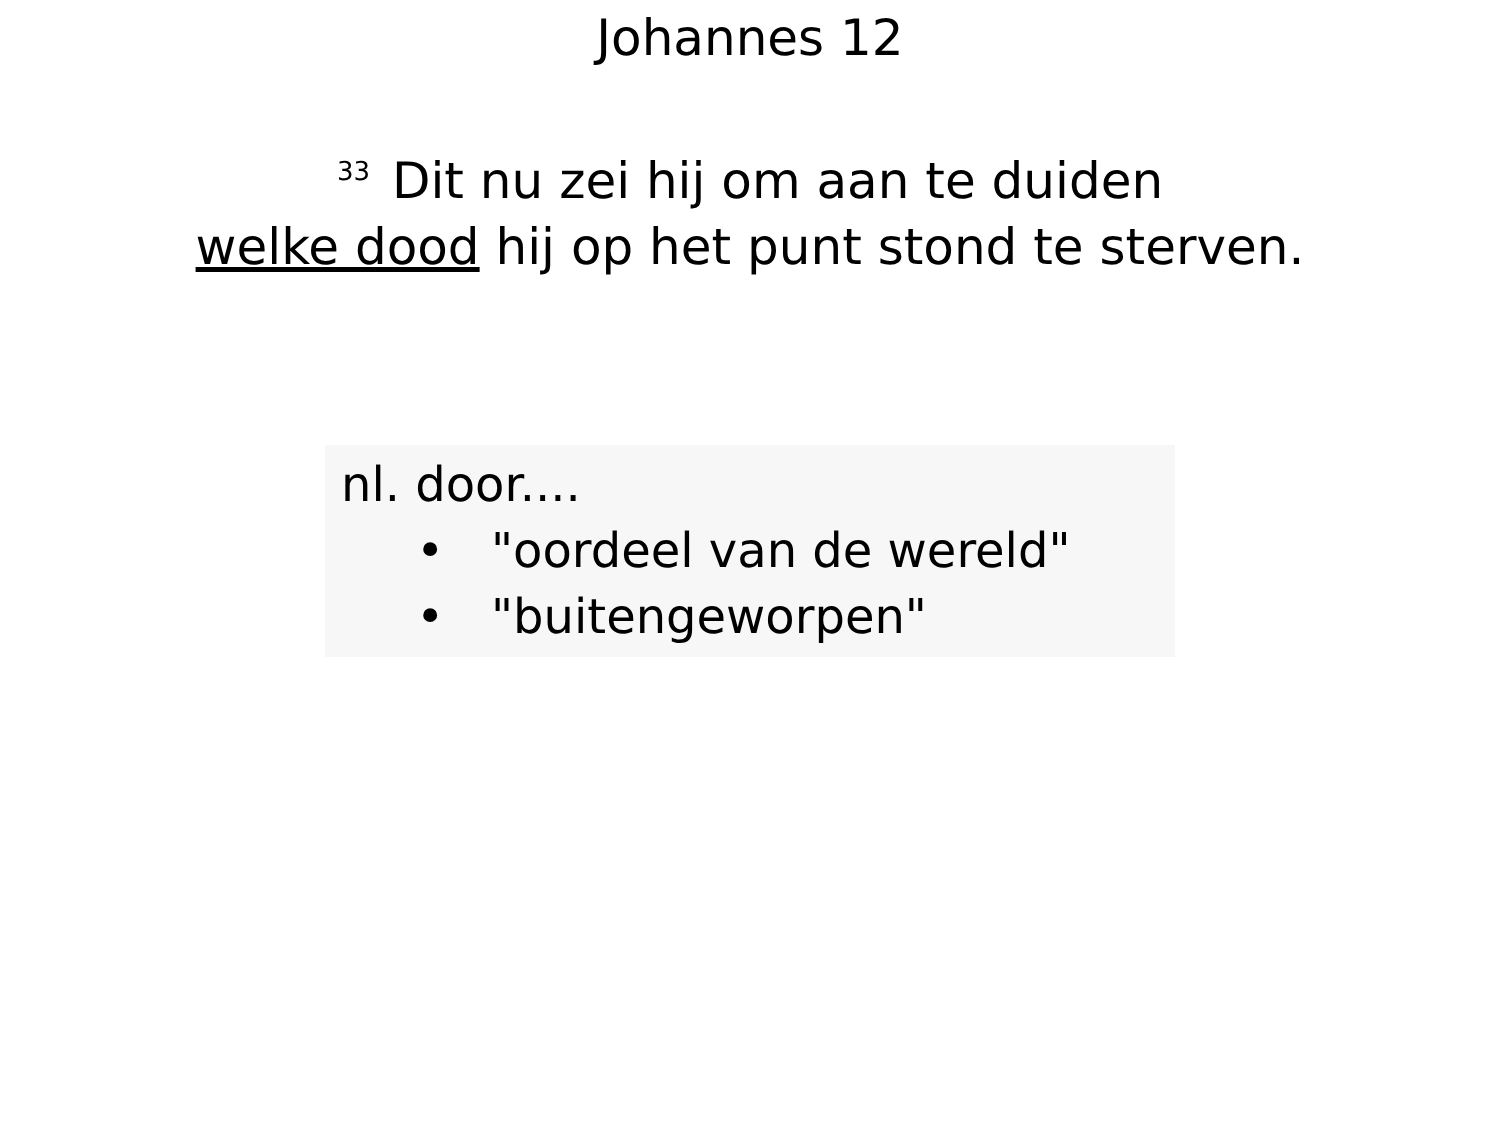Johannes 12
<sup>33</sup> Dit nu zei hij om aan te duiden
welke dood hij op het punt stond te sterven.
nl. door....
• "oordeel van de wereld"
• "buitengeworpen"